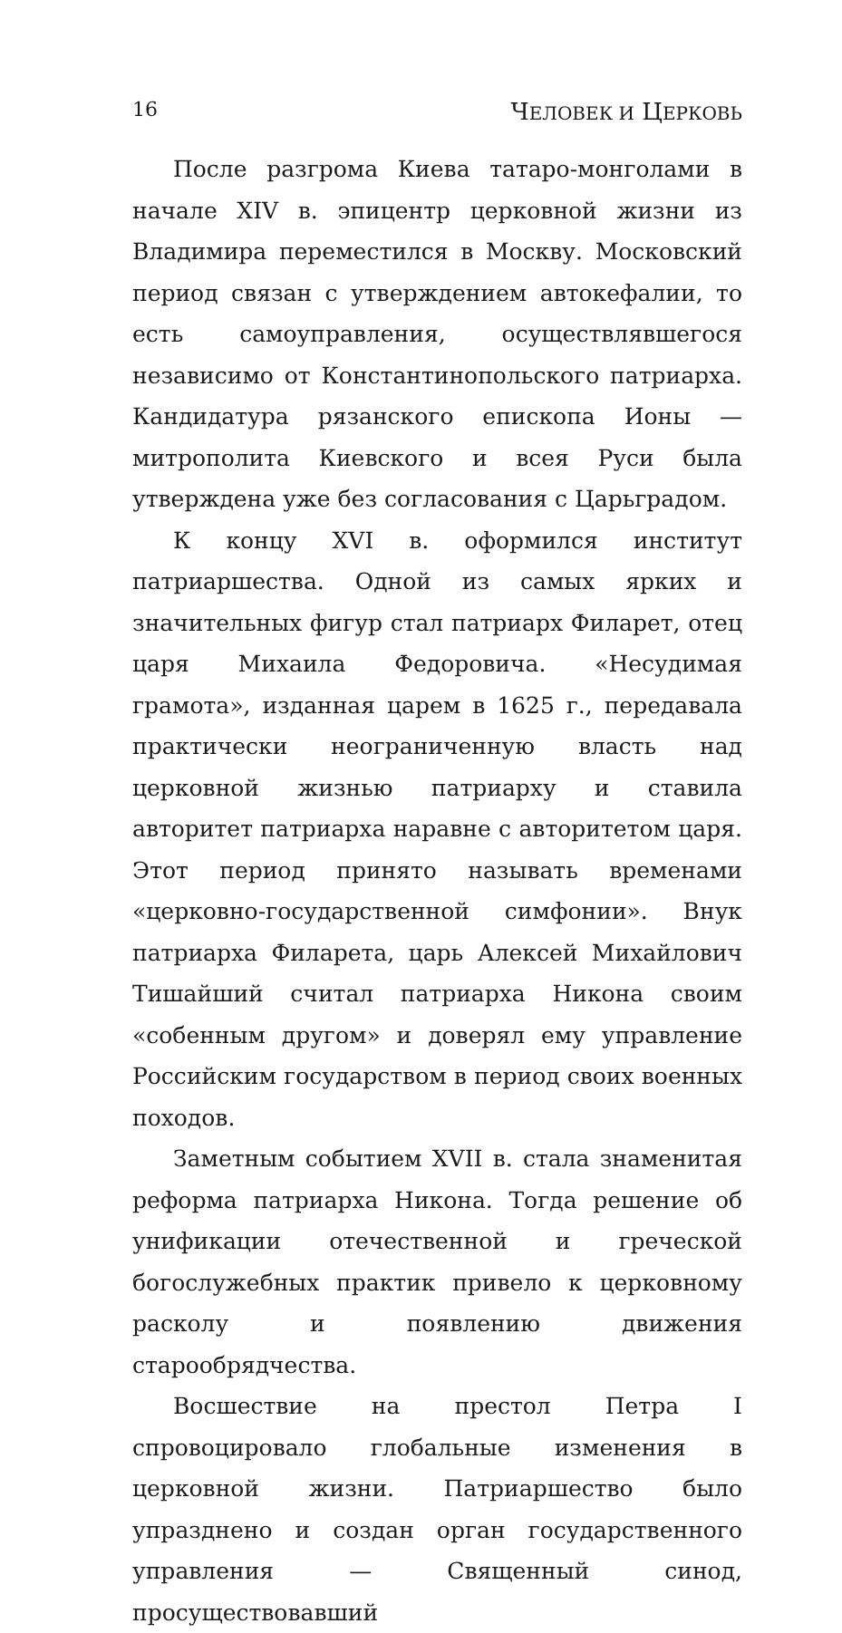16 ЧЕЛОВЕК И ЦЕРКОВЬ
После разгрома Киева татаро-монголами в начале XIV в. эпицентр церковной жизни из Владимира переместился в Москву. Московский период связан с утверждением автокефалии, то есть самоуправления, осуществлявшегося независимо от Константинопольского патриарха. Кандидатура рязанского епископа Ионы — митрополита Киевского и всея Руси была утверждена уже без согласования с Царьградом.
К концу XVI в. оформился институт патриаршества. Одной из самых ярких и значительных фигур стал патриарх Филарет, отец царя Михаила Федоровича. «Несудимая грамота», изданная царем в 1625 г., передавала практически неограниченную власть над церковной жизнью патриарху и ставила авторитет патриарха наравне с авторитетом царя. Этот период принято называть временами «церковно-государственной симфонии». Внук патриарха Филарета, царь Алексей Михайлович Тишайший считал патриарха Никона своим «собенным другом» и доверял ему управление Российским государством в период своих военных походов.
Заметным событием XVII в. стала знаменитая реформа патриарха Никона. Тогда решение об унификации отечественной и греческой богослужебных практик привело к церковному расколу и появлению движения старообрядчества.
Восшествие на престол Петра I спровоцировало глобальные изменения в церковной жизни. Патриаршество было упразднено и создан орган государственного управления — Священный синод, просуществовавший